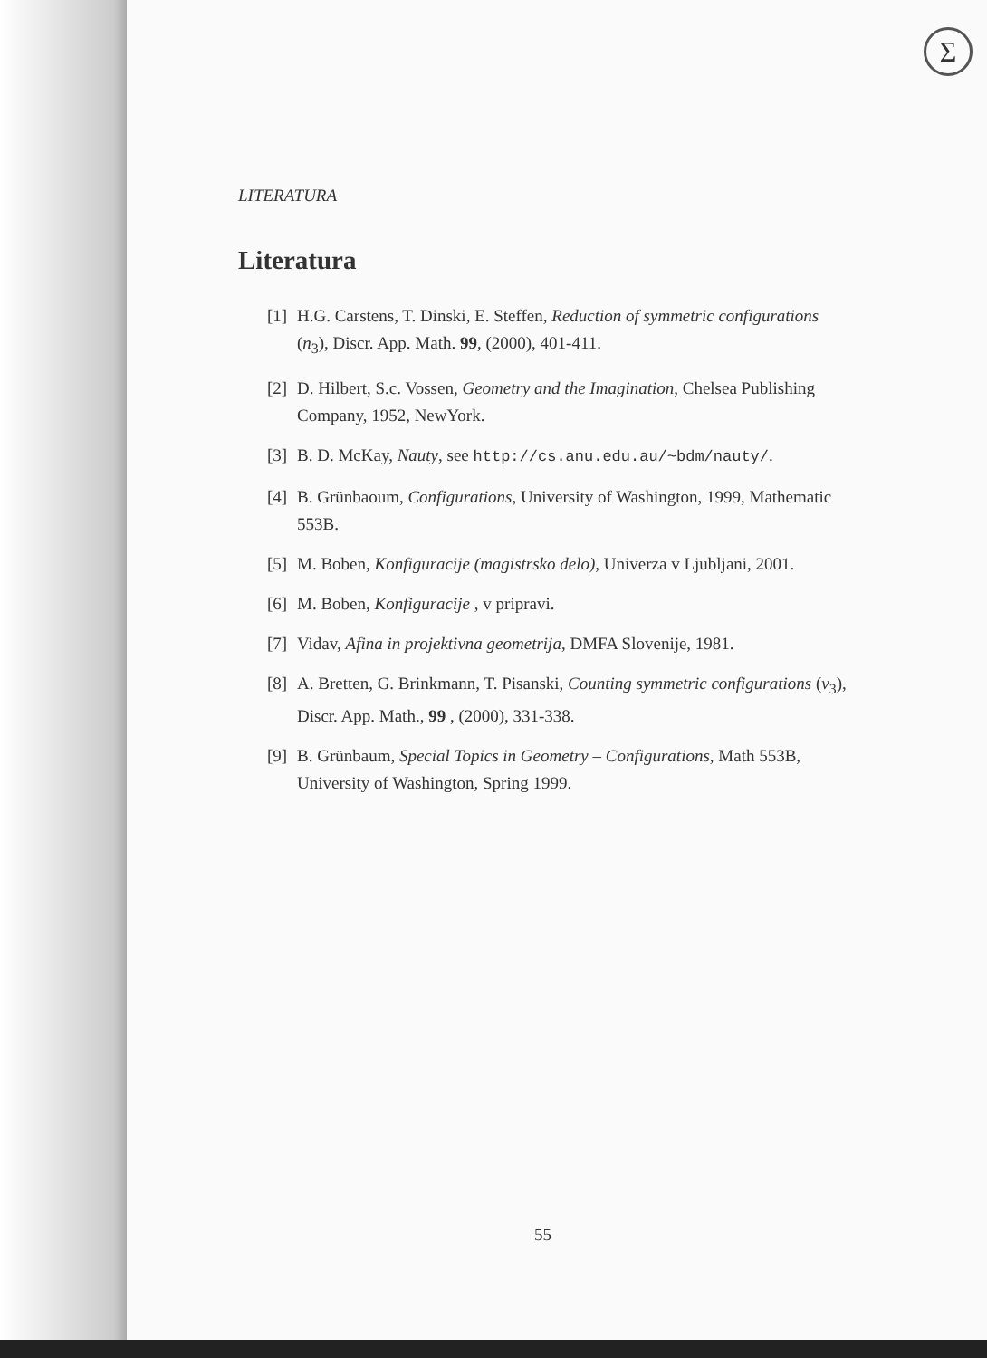Σ
LITERATURA
Literatura
[1] H.G. Carstens, T. Dinski, E. Steffen, Reduction of symmetric configurations (n<sub>3</sub>), Discr. App. Math. 99, (2000), 401-411.
[2] D. Hilbert, S.c. Vossen, Geometry and the Imagination, Chelsea Publishing Company, 1952, NewYork.
[3] B. D. McKay, Nauty, see http://cs.anu.edu.au/~bdm/nauty/.
[4] B. Grünbaoum, Configurations, University of Washington, 1999, Mathematic 553B.
[5] M. Boben, Konfiguracije (magistrsko delo), Univerza v Ljubljani, 2001.
[6] M. Boben, Konfiguracije , v pripravi.
[7] Vidav, Afina in projektivna geometrija, DMFA Slovenije, 1981.
[8] A. Bretten, G. Brinkmann, T. Pisanski, Counting symmetric configurations (v<sub>3</sub>), Discr. App. Math., 99 , (2000), 331-338.
[9] B. Grünbaum, Special Topics in Geometry – Configurations, Math 553B, University of Washington, Spring 1999.
55